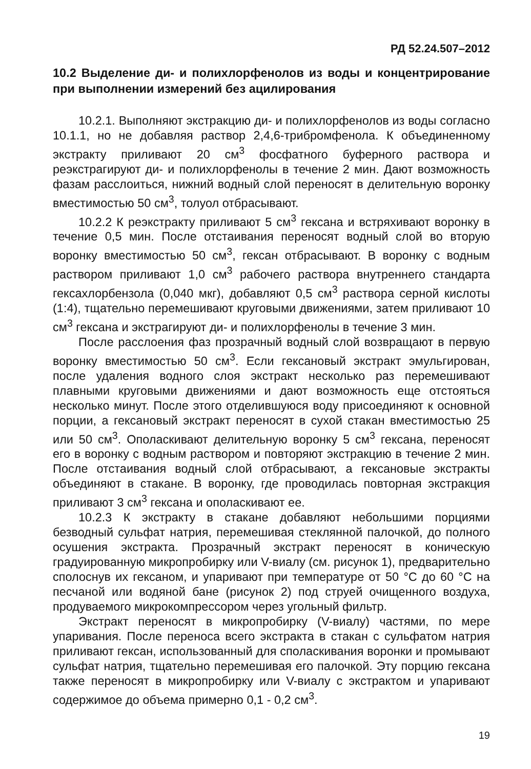РД 52.24.507–2012
10.2 Выделение ди- и полихлорфенолов из воды и концентрирование при выполнении измерений без ацилирования
10.2.1. Выполняют экстракцию ди- и полихлорфенолов из воды согласно 10.1.1, но не добавляя раствор 2,4,6-трибромфенола. К объединенному экстракту приливают 20 см<sup>3</sup> фосфатного буферного раствора и реэкстрагируют ди- и полихлорфенолы в течение 2 мин. Дают возможность фазам расслоиться, нижний водный слой переносят в делительную воронку вместимостью 50 см<sup>3</sup>, толуол отбрасывают.
10.2.2 К реэкстракту приливают 5 см<sup>3</sup> гексана и встряхивают воронку в течение 0,5 мин. После отстаивания переносят водный слой во вторую воронку вместимостью 50 см<sup>3</sup>, гексан отбрасывают. В воронку с водным раствором приливают 1,0 см<sup>3</sup> рабочего раствора внутреннего стандарта гексахлорбензола (0,040 мкг), добавляют 0,5 см<sup>3</sup> раствора серной кислоты (1:4), тщательно перемешивают круговыми движениями, затем приливают 10 см<sup>3</sup> гексана и экстрагируют ди- и полихлорфенолы в течение 3 мин.
После расслоения фаз прозрачный водный слой возвращают в первую воронку вместимостью 50 см<sup>3</sup>. Если гексановый экстракт эмульгирован, после удаления водного слоя экстракт несколько раз перемешивают плавными круговыми движениями и дают возможность еще отстояться несколько минут. После этого отделившуюся воду присоединяют к основной порции, а гексановый экстракт переносят в сухой стакан вместимостью 25 или 50 см<sup>3</sup>. Ополаскивают делительную воронку 5 см<sup>3</sup> гексана, переносят его в воронку с водным раствором и повторяют экстракцию в течение 2 мин. После отстаивания водный слой отбрасывают, а гексановые экстракты объединяют в стакане. В воронку, где проводилась повторная экстракция приливают 3 см<sup>3</sup> гексана и ополаскивают ее.
10.2.3 К экстракту в стакане добавляют небольшими порциями безводный сульфат натрия, перемешивая стеклянной палочкой, до полного осушения экстракта. Прозрачный экстракт переносят в коническую градуированную микропробирку или V-виалу (см. рисунок 1), предварительно сполоснув их гексаном, и упаривают при температуре от 50 °С до 60 °С на песчаной или водяной бане (рисунок 2) под струей очищенного воздуха, продуваемого микрокомпрессором через угольный фильтр.
Экстракт переносят в микропробирку (V-виалу) частями, по мере упаривания. После переноса всего экстракта в стакан с сульфатом натрия приливают гексан, использованный для споласкивания воронки и промывают сульфат натрия, тщательно перемешивая его палочкой. Эту порцию гексана также переносят в микропробирку или V-виалу с экстрактом и упаривают содержимое до объема примерно 0,1 - 0,2 см<sup>3</sup>.
19